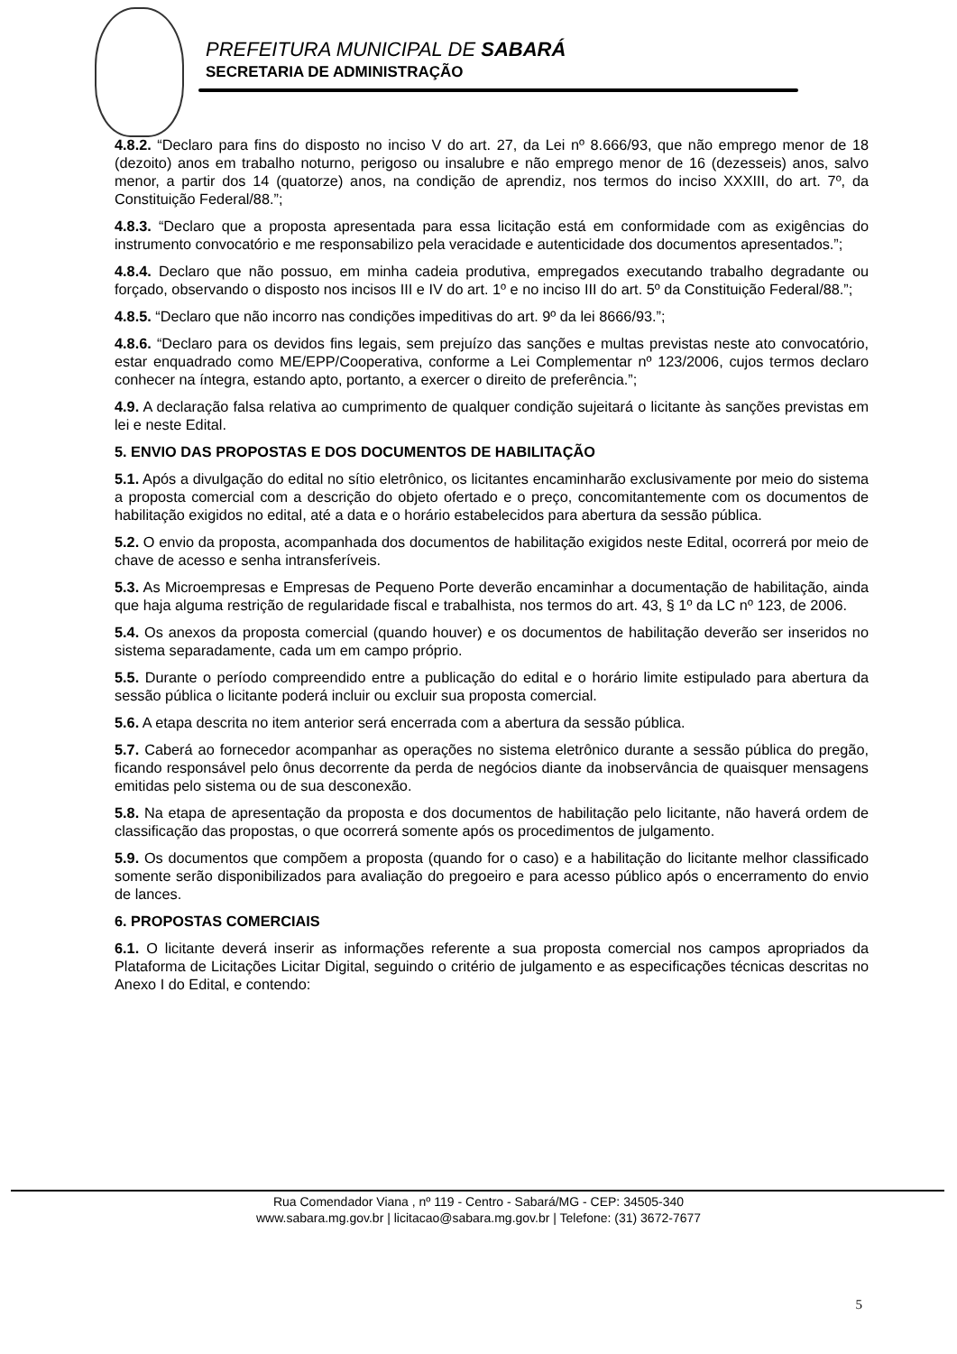PREFEITURA MUNICIPAL DE SABARÁ
SECRETARIA DE ADMINISTRAÇÃO
4.8.2. “Declaro para fins do disposto no inciso V do art. 27, da Lei nº 8.666/93, que não emprego menor de 18 (dezoito) anos em trabalho noturno, perigoso ou insalubre e não emprego menor de 16 (dezesseis) anos, salvo menor, a partir dos 14 (quatorze) anos, na condição de aprendiz, nos termos do inciso XXXIII, do art. 7º, da Constituição Federal/88.”;
4.8.3. “Declaro que a proposta apresentada para essa licitação está em conformidade com as exigências do instrumento convocatório e me responsabilizo pela veracidade e autenticidade dos documentos apresentados.”;
4.8.4. Declaro que não possuo, em minha cadeia produtiva, empregados executando trabalho degradante ou forçado, observando o disposto nos incisos III e IV do art. 1º e no inciso III do art. 5º da Constituição Federal/88.”;
4.8.5. “Declaro que não incorro nas condições impeditivas do art. 9º da lei 8666/93.”;
4.8.6. “Declaro para os devidos fins legais, sem prejuízo das sanções e multas previstas neste ato convocatório, estar enquadrado como ME/EPP/Cooperativa, conforme a Lei Complementar nº 123/2006, cujos termos declaro conhecer na íntegra, estando apto, portanto, a exercer o direito de preferência.”;
4.9. A declaração falsa relativa ao cumprimento de qualquer condição sujeitará o licitante às sanções previstas em lei e neste Edital.
5. ENVIO DAS PROPOSTAS E DOS DOCUMENTOS DE HABILITAÇÃO
5.1. Após a divulgação do edital no sítio eletrônico, os licitantes encaminharão exclusivamente por meio do sistema a proposta comercial com a descrição do objeto ofertado e o preço, concomitantemente com os documentos de habilitação exigidos no edital, até a data e o horário estabelecidos para abertura da sessão pública.
5.2. O envio da proposta, acompanhada dos documentos de habilitação exigidos neste Edital, ocorrerá por meio de chave de acesso e senha intransferíveis.
5.3. As Microempresas e Empresas de Pequeno Porte deverão encaminhar a documentação de habilitação, ainda que haja alguma restrição de regularidade fiscal e trabalhista, nos termos do art. 43, § 1º da LC nº 123, de 2006.
5.4. Os anexos da proposta comercial (quando houver) e os documentos de habilitação deverão ser inseridos no sistema separadamente, cada um em campo próprio.
5.5. Durante o período compreendido entre a publicação do edital e o horário limite estipulado para abertura da sessão pública o licitante poderá incluir ou excluir sua proposta comercial.
5.6. A etapa descrita no item anterior será encerrada com a abertura da sessão pública.
5.7. Caberá ao fornecedor acompanhar as operações no sistema eletrônico durante a sessão pública do pregão, ficando responsável pelo ônus decorrente da perda de negócios diante da inobservância de quaisquer mensagens emitidas pelo sistema ou de sua desconexão.
5.8. Na etapa de apresentação da proposta e dos documentos de habilitação pelo licitante, não haverá ordem de classificação das propostas, o que ocorrerá somente após os procedimentos de julgamento.
5.9. Os documentos que compõem a proposta (quando for o caso) e a habilitação do licitante melhor classificado somente serão disponibilizados para avaliação do pregoeiro e para acesso público após o encerramento do envio de lances.
6. PROPOSTAS COMERCIAIS
6.1. O licitante deverá inserir as informações referente a sua proposta comercial nos campos apropriados da Plataforma de Licitações Licitar Digital, seguindo o critério de julgamento e as especificações técnicas descritas no Anexo I do Edital, e contendo:
Rua Comendador Viana , nº 119 - Centro - Sabará/MG - CEP: 34505-340
www.sabara.mg.gov.br | licitacao@sabara.mg.gov.br | Telefone: (31) 3672-7677
5